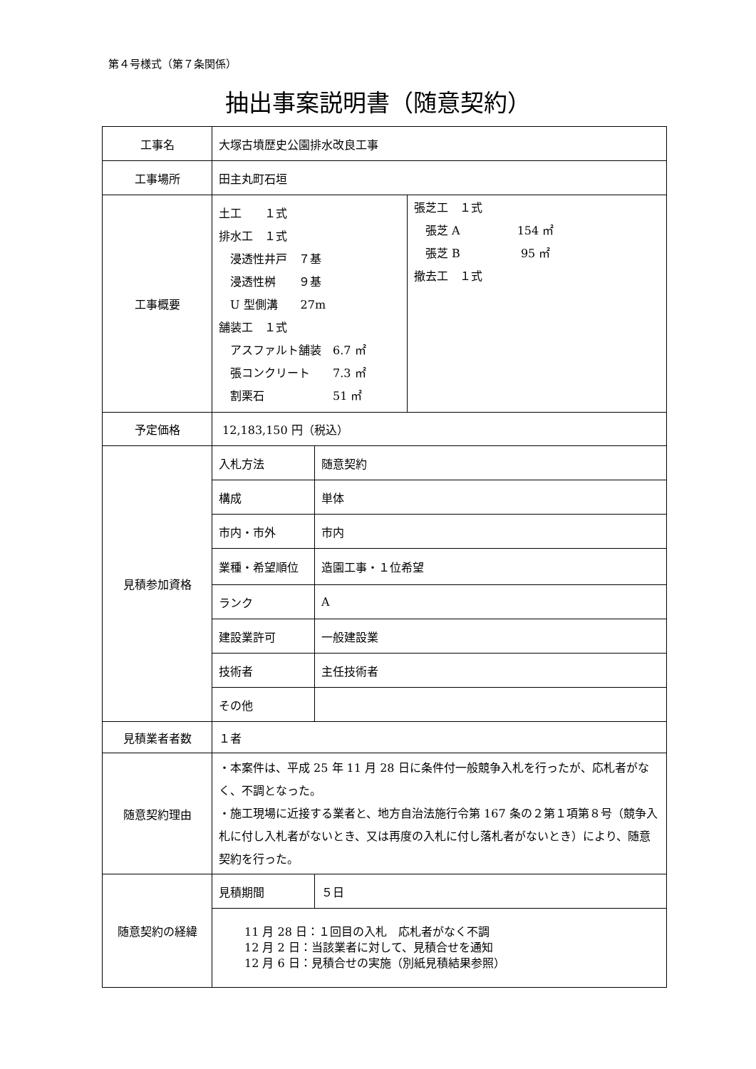第４号様式（第７条関係）
抽出事案説明書（随意契約）
| 工事名 | 大塚古墳歴史公園排水改良工事 |
| 工事場所 | 田主丸町石垣 |
| 工事概要 | / 土工 １式 排水工 １式 浸透性井戸 ７基 浸透性桝 ９基 U 型側溝 27m 舗装工 １式 アスファルト舗装 6.7 ㎡ 張コンクリート 7.3 ㎡ 割栗石 51 ㎡ / 張芝工 １式 張芝 A 154 ㎡ 張芝 B 95 ㎡ 撤去工 １式 / |
| 予定価格 | 12,183,150 円（税込） |
| 見積参加資格 | / 入札方法 / 随意契約 / / 構成 / 単体 / / 市内・市外 / 市内 / / 業種・希望順位 / 造園工事・１位希望 / / ランク / A / / 建設業許可 / 一般建設業 / / 技術者 / 主任技術者 / / その他 / / |
| 見積業者者数 | １者 |
| 随意契約理由 | ・本案件は、平成 25 年 11 月 28 日に条件付一般競争入札を行ったが、応札者がなく、不調となった。 ・施工現場に近接する業者と、地方自治法施行令第 167 条の２第１項第８号（競争入札に付し入札者がないとき、又は再度の入札に付し落札者がないとき）により、随意契約を行った。 |
| 随意契約の経緯 | / 見積期間 / ５日 / / 11 月 28 日：１回目の入札 応札者がなく不調 12 月 2 日：当該業者に対して、見積合せを通知 12 月 6 日：見積合せの実施（別紙見積結果参照） / / |